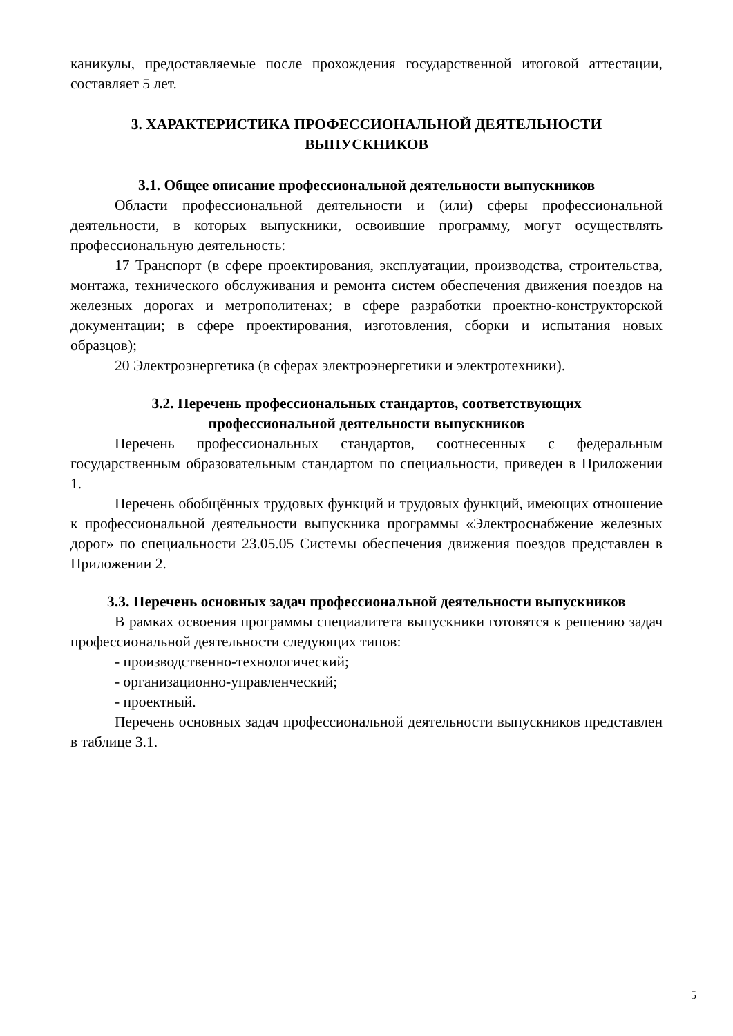каникулы, предоставляемые после прохождения государственной итоговой аттестации, составляет 5 лет.
3. ХАРАКТЕРИСТИКА ПРОФЕССИОНАЛЬНОЙ ДЕЯТЕЛЬНОСТИ
ВЫПУСКНИКОВ
3.1. Общее описание профессиональной деятельности выпускников
Области профессиональной деятельности и (или) сферы профессиональной деятельности, в которых выпускники, освоившие программу, могут осуществлять профессиональную деятельность:
17 Транспорт (в сфере проектирования, эксплуатации, производства, строительства, монтажа, технического обслуживания и ремонта систем обеспечения движения поездов на железных дорогах и метрополитенах; в сфере разработки проектно-конструкторской документации; в сфере проектирования, изготовления, сборки и испытания новых образцов);
20 Электроэнергетика (в сферах электроэнергетики и электротехники).
3.2. Перечень профессиональных стандартов, соответствующих
профессиональной деятельности выпускников
Перечень профессиональных стандартов, соотнесенных с федеральным государственным образовательным стандартом по специальности, приведен в Приложении 1.
Перечень обобщённых трудовых функций и трудовых функций, имеющих отношение к профессиональной деятельности выпускника программы «Электроснабжение железных дорог» по специальности 23.05.05 Системы обеспечения движения поездов представлен в Приложении 2.
3.3. Перечень основных задач профессиональной деятельности выпускников
В рамках освоения программы специалитета выпускники готовятся к решению задач профессиональной деятельности следующих типов:
- производственно-технологический;
- организационно-управленческий;
- проектный.
Перечень основных задач профессиональной деятельности выпускников представлен в таблице 3.1.
5